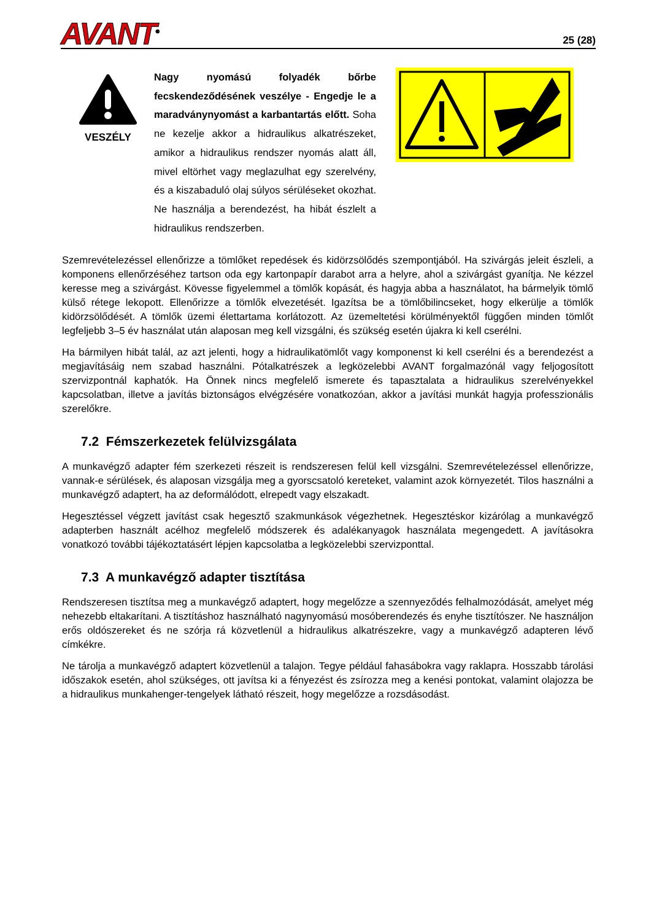AVANT<sup>®</sup>
25 (28)
VESZÉLY
Nagy nyomású folyadék bőrbe fecskendeződésének veszélye - Engedje le a maradványnyomást a karbantartás előtt. Soha ne kezelje akkor a hidraulikus alkatrészeket, amikor a hidraulikus rendszer nyomás alatt áll, mivel eltörhet vagy meglazulhat egy szerelvény, és a kiszabaduló olaj súlyos sérüléseket okozhat. Ne használja a berendezést, ha hibát észlelt a hidraulikus rendszerben.
Szemrevételezéssel ellenőrizze a tömlőket repedések és kidörzsölődés szempontjából. Ha szivárgás jeleit észleli, a komponens ellenőrzéséhez tartson oda egy kartonpapír darabot arra a helyre, ahol a szivárgást gyanítja. Ne kézzel keresse meg a szivárgást. Kövesse figyelemmel a tömlők kopását, és hagyja abba a használatot, ha bármelyik tömlő külső rétege lekopott. Ellenőrizze a tömlők elvezetését. Igazítsa be a tömlőbilincseket, hogy elkerülje a tömlők kidörzsölődését. A tömlők üzemi élettartama korlátozott. Az üzemeltetési körülményektől függően minden tömlőt legfeljebb 3–5 év használat után alaposan meg kell vizsgálni, és szükség esetén újakra ki kell cserélni.
Ha bármilyen hibát talál, az azt jelenti, hogy a hidraulikatömlőt vagy komponenst ki kell cserélni és a berendezést a megjavításáig nem szabad használni. Pótalkatrészek a legközelebbi AVANT forgalmazónál vagy feljogosított szervizpontnál kaphatók. Ha Önnek nincs megfelelő ismerete és tapasztalata a hidraulikus szerelvényekkel kapcsolatban, illetve a javítás biztonságos elvégzésére vonatkozóan, akkor a javítási munkát hagyja professzionális szerelőkre.
7.2 Fémszerkezetek felülvizsgálata
A munkavégző adapter fém szerkezeti részeit is rendszeresen felül kell vizsgálni. Szemrevételezéssel ellenőrizze, vannak-e sérülések, és alaposan vizsgálja meg a gyorscsatoló kereteket, valamint azok környezetét. Tilos használni a munkavégző adaptert, ha az deformálódott, elrepedt vagy elszakadt.
Hegesztéssel végzett javítást csak hegesztő szakmunkások végezhetnek. Hegesztéskor kizárólag a munkavégző adapterben használt acélhoz megfelelő módszerek és adalékanyagok használata megengedett. A javításokra vonatkozó további tájékoztatásért lépjen kapcsolatba a legközelebbi szervizponttal.
7.3 A munkavégző adapter tisztítása
Rendszeresen tisztítsa meg a munkavégző adaptert, hogy megelőzze a szennyeződés felhalmozódását, amelyet még nehezebb eltakarítani. A tisztításhoz használható nagynyomású mosóberendezés és enyhe tisztítószer. Ne használjon erős oldószereket és ne szórja rá közvetlenül a hidraulikus alkatrészekre, vagy a munkavégző adapteren lévő címkékre.
Ne tárolja a munkavégző adaptert közvetlenül a talajon. Tegye például fahasábokra vagy raklapra. Hosszabb tárolási időszakok esetén, ahol szükséges, ott javítsa ki a fényezést és zsírozza meg a kenési pontokat, valamint olajozza be a hidraulikus munkahenger-tengelyek látható részeit, hogy megelőzze a rozsdásodást.